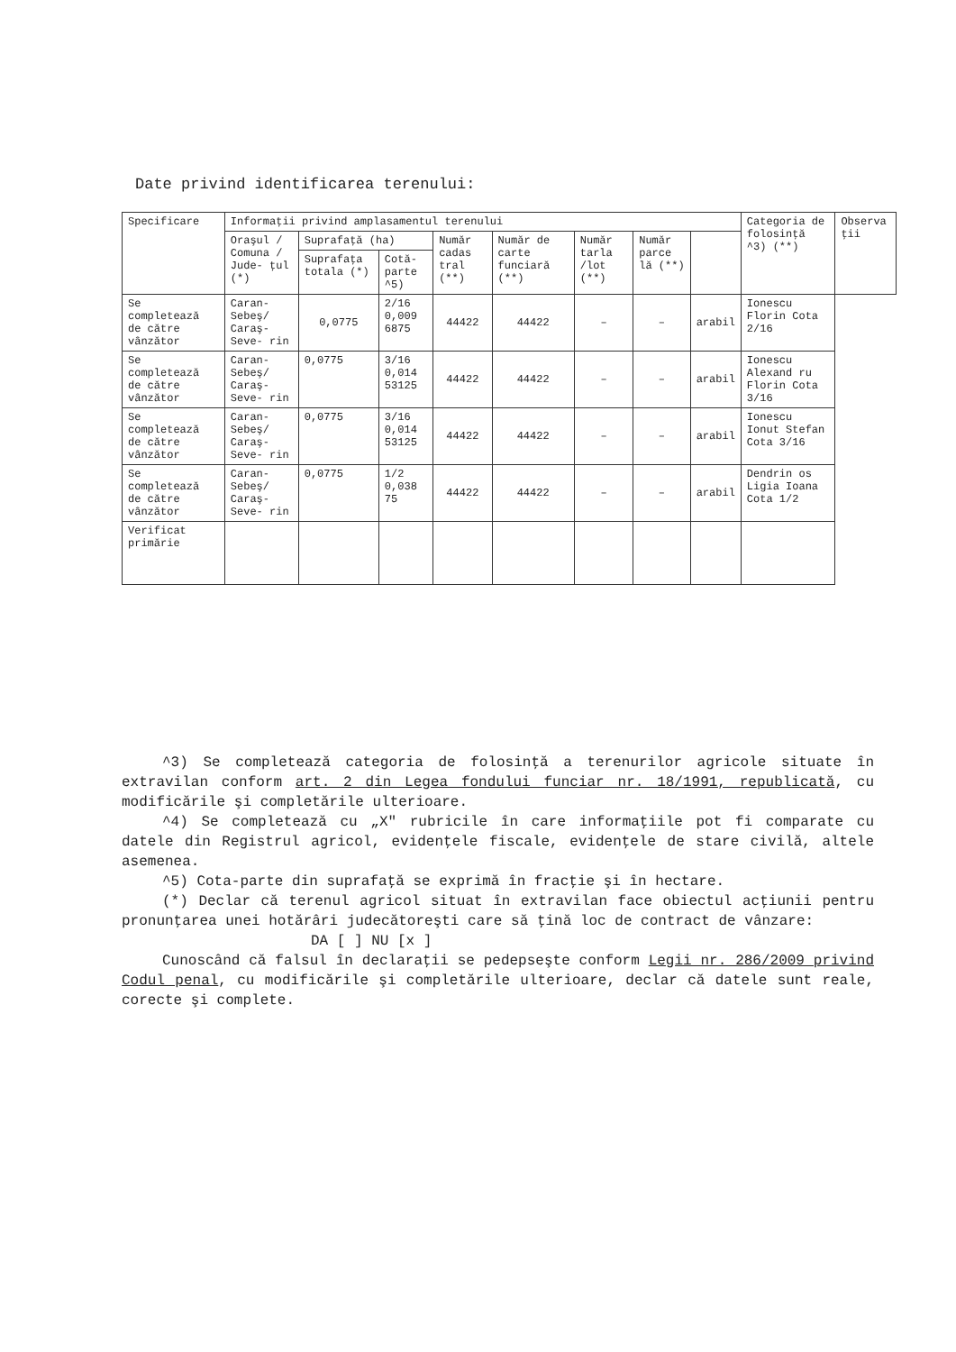Date privind identificarea terenului:
| Specificare | Informaţii privind amplasamentul terenului | | | | | | | | Categoria de folosinţă ^3) (**) | Observa ţii |
| --- | --- | --- | --- | --- | --- | --- | --- | --- | --- | --- |
| | Oraşul / Comuna / Jude- ţul (*) | Suprafaţă (ha) | | Număr cadas tral (**) | Număr de carte funciară (**) | Număr tarla /lot (**) | Număr parce lă (**) | | | |
| | | Suprafaţa totala (*) | Cotă- parte ^5) | | | | | | | |
| Se completează de către vânzător | Caran- Sebeş/ Caraş- Seve- rin | 0,0775 | 2/16 0,009 6875 | 44422 | 44422 | – | – | arabil | Ionescu Florin Cota 2/16 | |
| Se completează de către vânzător | Caran- Sebeş/ Caraş- Seve- rin | 0,0775 | 3/16 0,014 53125 | 44422 | 44422 | – | – | arabil | Ionescu Alexand ru Florin Cota 3/16 | |
| Se completează de către vânzător | Caran- Sebeş/ Caraş- Seve- rin | 0,0775 | 3/16 0,014 53125 | 44422 | 44422 | – | – | arabil | Ionescu Ionut Stefan Cota 3/16 | |
| Se completează de către vânzător | Caran- Sebeş/ Caraş- Seve- rin | 0,0775 | 1/2 0,038 75 | 44422 | 44422 | – | – | arabil | Dendrin os Ligia Ioana Cota 1/2 | |
| Verificat primărie | | | | | | | | | | |
^3) Se completează categoria de folosinţă a terenurilor agricole situate în extravilan conform art. 2 din Legea fondului funciar nr. 18/1991, republicată, cu modificările şi completările ulterioare.
^4) Se completează cu „X" rubricile în care informaţiile pot fi comparate cu datele din Registrul agricol, evidenţele fiscale, evidenţele de stare civilă, altele asemenea.
^5) Cota-parte din suprafaţă se exprimă în fracţie şi în hectare.
(*) Declar că terenul agricol situat în extravilan face obiectul acţiunii pentru pronunţarea unei hotărâri judecătoreşti care să ţină loc de contract de vânzare:
DA [ ] NU [x ]
Cunoscând că falsul în declaraţii se pedepseşte conform Legii nr. 286/2009 privind Codul penal, cu modificările şi completările ulterioare, declar că datele sunt reale, corecte şi complete.